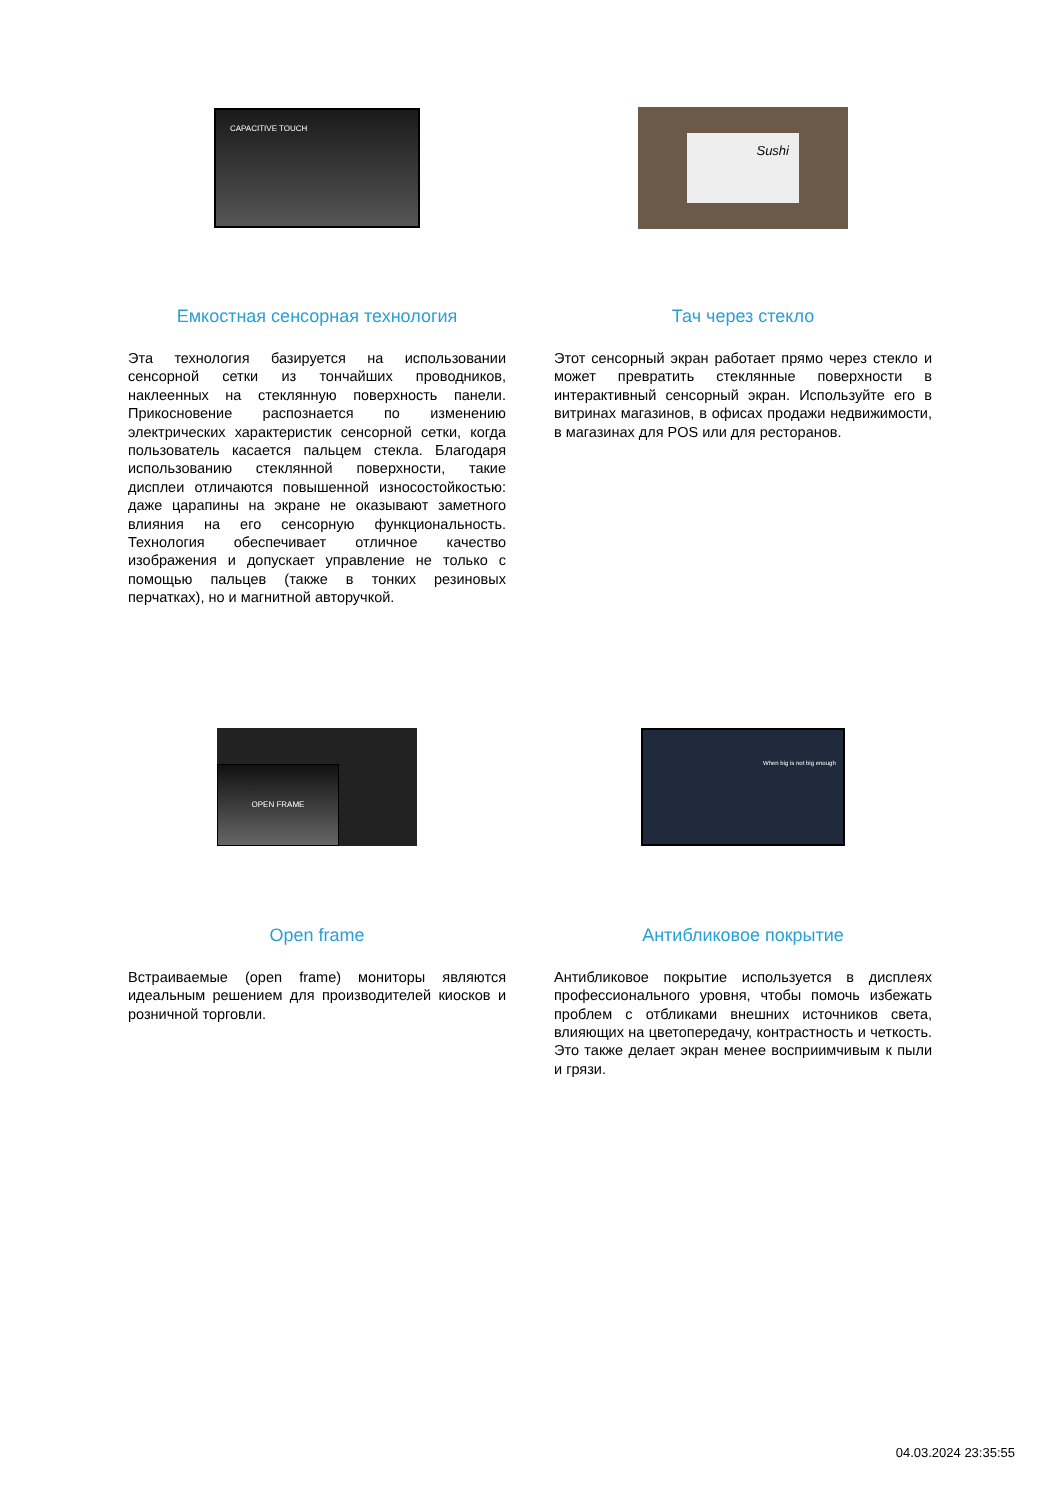CAPACITIVE TOUCH
Емкостная сенсорная технология
Эта технология базируется на использовании сенсорной сетки из тончайших проводников, наклеенных на стеклянную поверхность панели. Прикосновение распознается по изменению электрических характеристик сенсорной сетки, когда пользователь касается пальцем стекла. Благодаря использованию стеклянной поверхности, такие дисплеи отличаются повышенной износостойкостью: даже царапины на экране не оказывают заметного влияния на его сенсорную функциональность. Технология обеспечивает отличное качество изображения и допускает управление не только с помощью пальцев (также в тонких резиновых перчатках), но и магнитной авторучкой.
Sushi
Тач через стекло
Этот сенсорный экран работает прямо через стекло и может превратить стеклянные поверхности в интерактивный сенсорный экран. Используйте его в витринах магазинов, в офисах продажи недвижимости, в магазинах для POS или для ресторанов.
OPEN FRAME
Open frame
Встраиваемые (open frame) мониторы являются идеальным решением для производителей киосков и розничной торговли.
When big is not big enough
Антибликовое покрытие
Антибликовое покрытие используется в дисплеях профессионального уровня, чтобы помочь избежать проблем с отбликами внешних источников света, влияющих на цветопередачу, контрастность и четкость. Это также делает экран менее восприимчивым к пыли и грязи.
04.03.2024 23:35:55